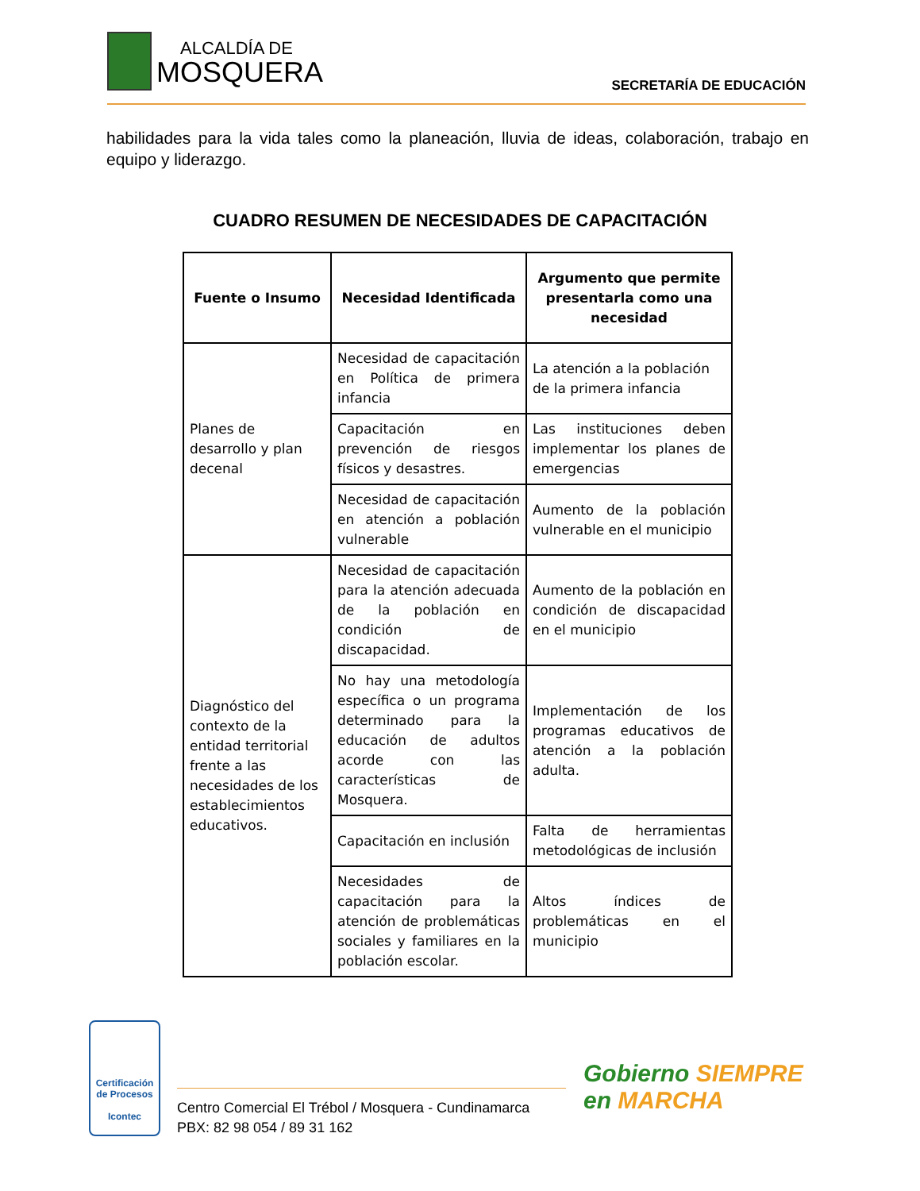ALCALDÍA DE
MOSQUERA SECRETARÍA DE EDUCACIÓN
habilidades para la vida tales como la planeación, lluvia de ideas, colaboración, trabajo en equipo y liderazgo.
CUADRO RESUMEN DE NECESIDADES DE CAPACITACIÓN
| Fuente o Insumo | Necesidad Identificada | Argumento que permite presentarla como una necesidad |
| --- | --- | --- |
| Planes de desarrollo y plan decenal | Necesidad de capacitación en Política de primera infancia | La atención a la población de la primera infancia |
| | Capacitación en prevención de riesgos físicos y desastres. | Las instituciones deben implementar los planes de emergencias |
| | Necesidad de capacitación en atención a población vulnerable | Aumento de la población vulnerable en el municipio |
| Diagnóstico del contexto de la entidad territorial frente a las necesidades de los establecimientos educativos. | Necesidad de capacitación para la atención adecuada de la población en condición de discapacidad. | Aumento de la población en condición de discapacidad en el municipio |
| | No hay una metodología específica o un programa determinado para la educación de adultos acorde con las características de Mosquera. | Implementación de los programas educativos de atención a la población adulta. |
| | Capacitación en inclusión | Falta de herramientas metodológicas de inclusión |
| | Necesidades de capacitación para la atención de problemáticas sociales y familiares en la población escolar. | Altos índices de problemáticas en el municipio |
Certificación de Procesos
Icontec
Centro Comercial El Trébol / Mosquera - Cundinamarca
PBX: 82 98 054 / 89 31 162
Gobierno SIEMPRE
en MARCHA